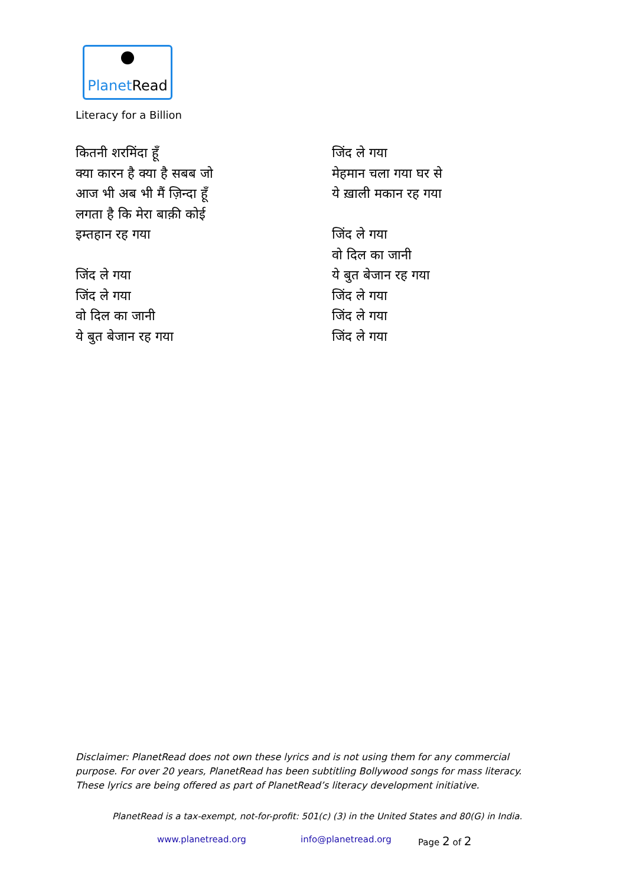PlanetRead
Literacy for a Billion
कितनी शरमिंदा हूँ
क्या कारन है क्या है सबब जो
आज भी अब भी मैं ज़िन्दा हूँ
लगता है कि मेरा बाक़ी कोई
इम्तहान रह गया
जिंद ले गया
जिंद ले गया
वो दिल का जानी
ये बुत बेजान रह गया
जिंद ले गया
मेहमान चला गया घर से
ये ख़ाली मकान रह गया
जिंद ले गया
वो दिल का जानी
ये बुत बेजान रह गया
जिंद ले गया
जिंद ले गया
जिंद ले गया
Disclaimer: PlanetRead does not own these lyrics and is not using them for any commercial purpose. For over 20 years, PlanetRead has been subtitling Bollywood songs for mass literacy. These lyrics are being offered as part of PlanetRead’s literacy development initiative.
PlanetRead is a tax-exempt, not-for-profit: 501(c) (3) in the United States and 80(G) in India.
www.planetread.org info@planetread.org Page 2 of 2